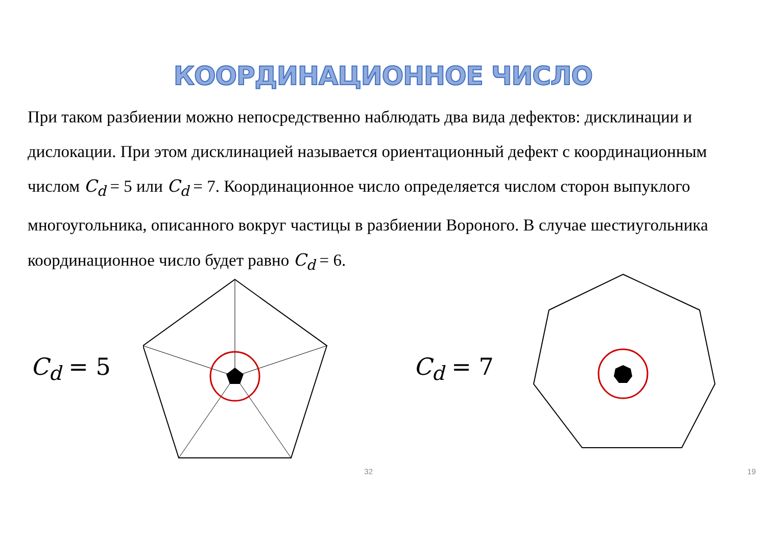КООРДИНАЦИОННОЕ ЧИСЛО
При таком разбиении можно непосредственно наблюдать два вида дефектов: дисклинации и дислокации. При этом дисклинацией называется ориентационный дефект с координационным числом C<sub>d</sub> = 5 или C<sub>d</sub> = 7. Координационное число определяется числом сторон выпуклого многоугольника, описанного вокруг частицы в разбиении Вороного. В случае шестиугольника координационное число будет равно C<sub>d</sub> = 6.
C<sub>d</sub> = 5
32
C<sub>d</sub> = 7
19